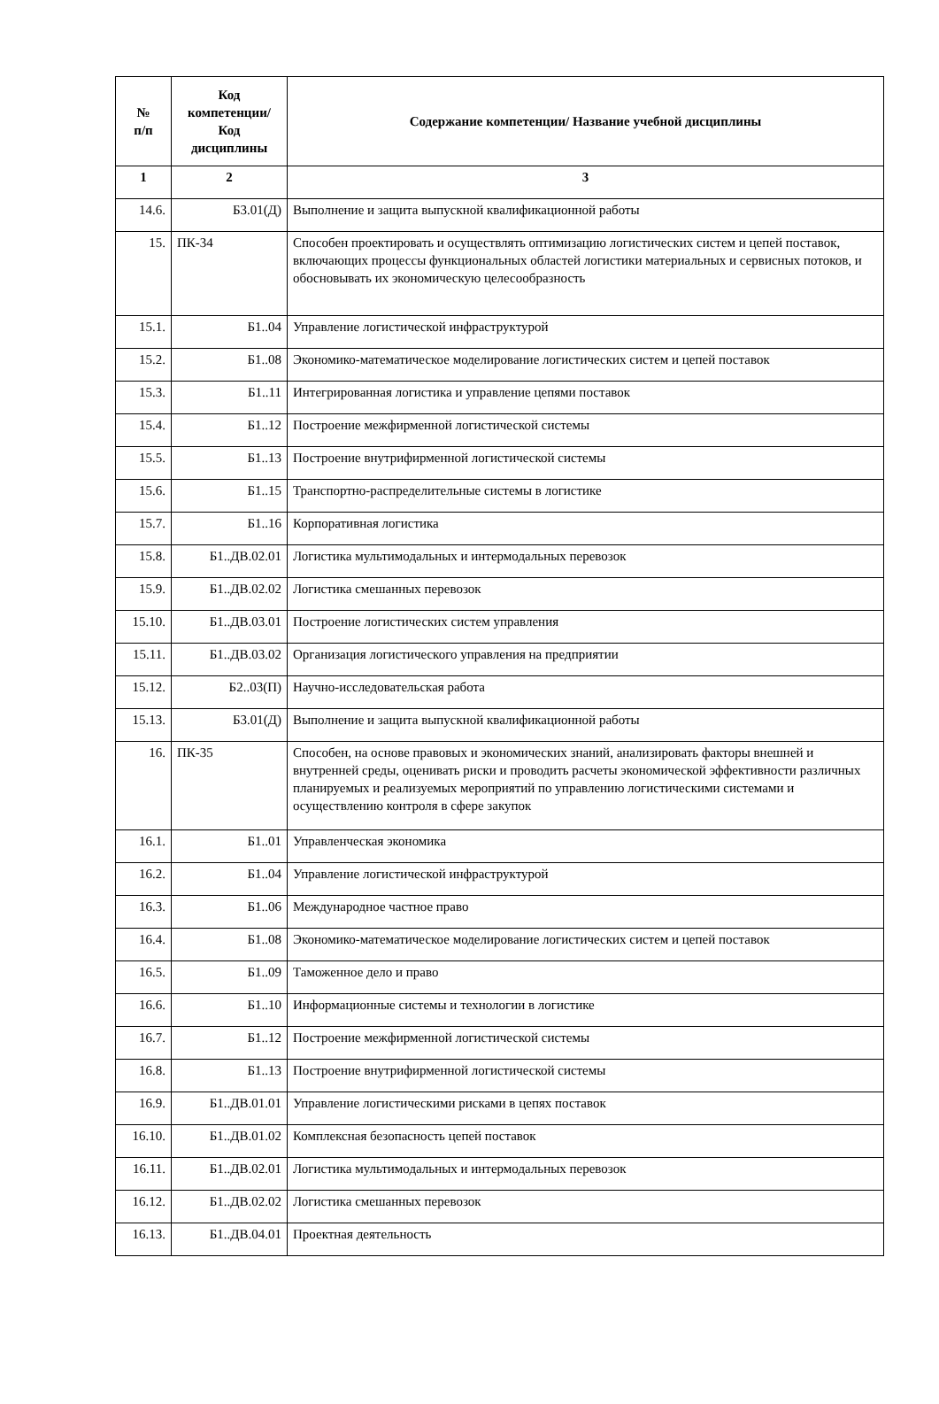| № п/п | Код компетенции/ Код дисциплины | Содержание компетенции/ Название учебной дисциплины |
| --- | --- | --- |
| 1 | 2 | 3 |
| 14.6. | Б3.01(Д) | Выполнение и защита выпускной квалификационной работы |
| 15. | ПК-34 | Способен проектировать и осуществлять оптимизацию логистических систем и цепей поставок, включающих процессы функциональных областей логистики материальных и сервисных потоков, и обосновывать их экономическую целесообразность |
| 15.1. | Б1..04 | Управление логистической инфраструктурой |
| 15.2. | Б1..08 | Экономико-математическое моделирование логистических систем и цепей поставок |
| 15.3. | Б1..11 | Интегрированная логистика и управление цепями поставок |
| 15.4. | Б1..12 | Построение межфирменной логистической системы |
| 15.5. | Б1..13 | Построение внутрифирменной логистической системы |
| 15.6. | Б1..15 | Транспортно-распределительные системы в логистике |
| 15.7. | Б1..16 | Корпоративная логистика |
| 15.8. | Б1..ДВ.02.01 | Логистика мультимодальных и интермодальных перевозок |
| 15.9. | Б1..ДВ.02.02 | Логистика смешанных перевозок |
| 15.10. | Б1..ДВ.03.01 | Построение логистических систем управления |
| 15.11. | Б1..ДВ.03.02 | Организация логистического управления на предприятии |
| 15.12. | Б2..03(П) | Научно-исследовательская работа |
| 15.13. | Б3.01(Д) | Выполнение и защита выпускной квалификационной работы |
| 16. | ПК-35 | Способен, на основе правовых и экономических знаний, анализировать факторы внешней и внутренней среды, оценивать риски и проводить расчеты экономической эффективности различных планируемых и реализуемых мероприятий по управлению логистическими системами и осуществлению контроля в сфере закупок |
| 16.1. | Б1..01 | Управленческая экономика |
| 16.2. | Б1..04 | Управление логистической инфраструктурой |
| 16.3. | Б1..06 | Международное частное право |
| 16.4. | Б1..08 | Экономико-математическое моделирование логистических систем и цепей поставок |
| 16.5. | Б1..09 | Таможенное дело и право |
| 16.6. | Б1..10 | Информационные системы и технологии в логистике |
| 16.7. | Б1..12 | Построение межфирменной логистической системы |
| 16.8. | Б1..13 | Построение внутрифирменной логистической системы |
| 16.9. | Б1..ДВ.01.01 | Управление логистическими рисками в цепях поставок |
| 16.10. | Б1..ДВ.01.02 | Комплексная безопасность цепей поставок |
| 16.11. | Б1..ДВ.02.01 | Логистика мультимодальных и интермодальных перевозок |
| 16.12. | Б1..ДВ.02.02 | Логистика смешанных перевозок |
| 16.13. | Б1..ДВ.04.01 | Проектная деятельность |